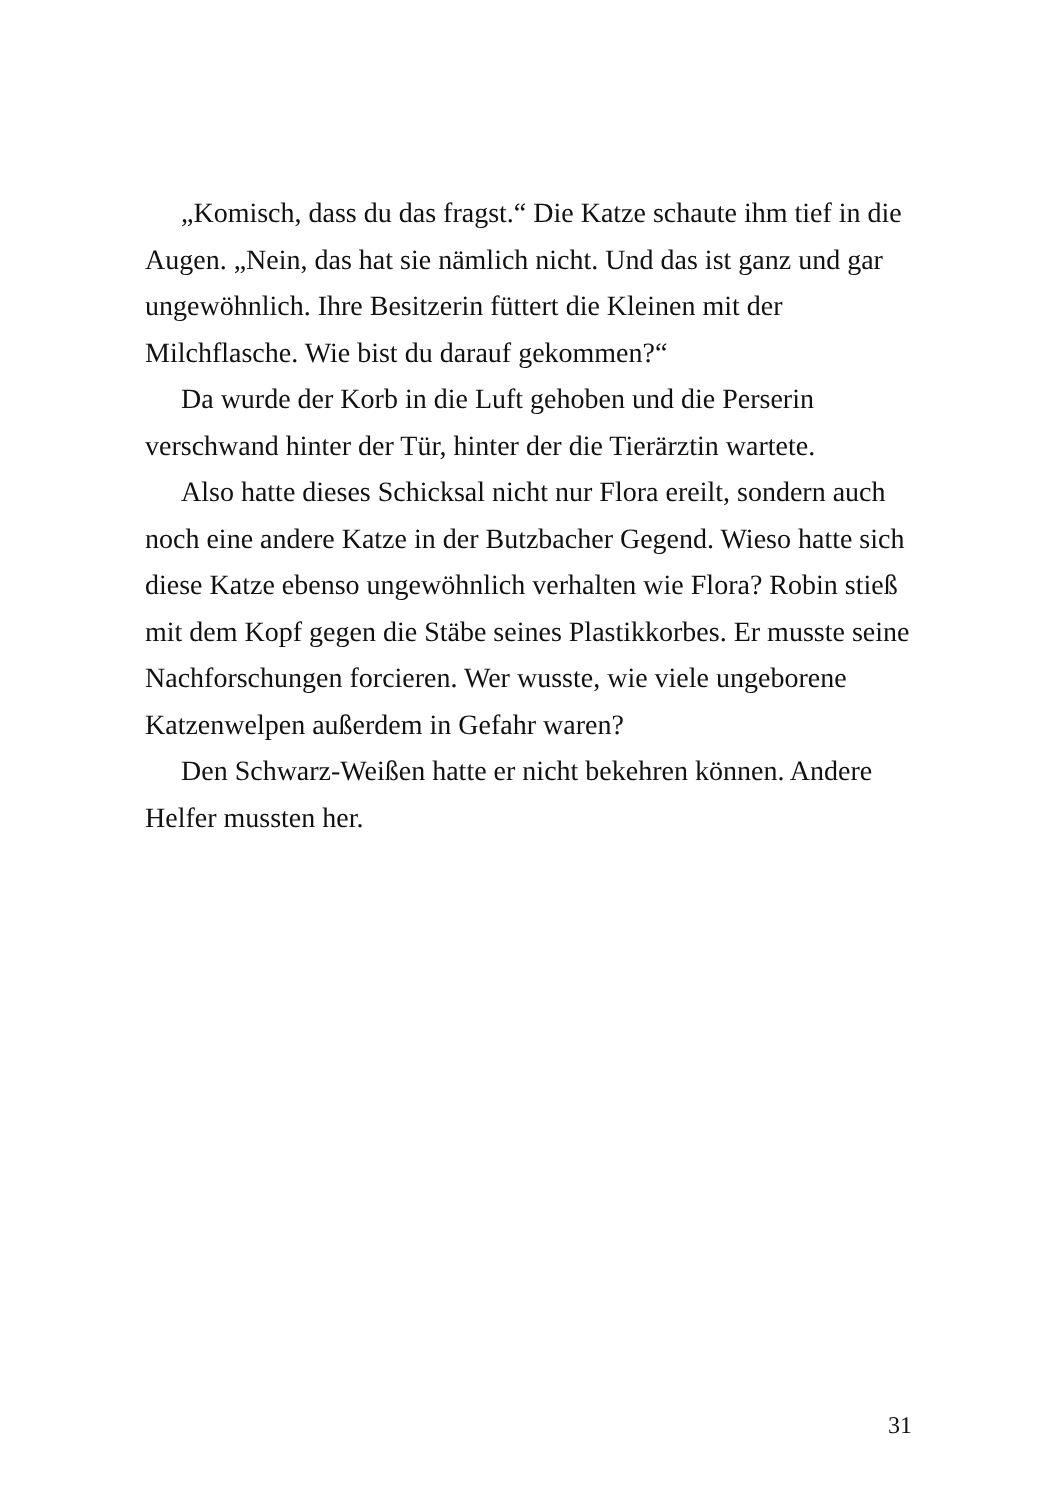„Komisch, dass du das fragst.“ Die Katze schaute ihm tief in die Augen. „Nein, das hat sie nämlich nicht. Und das ist ganz und gar ungewöhnlich. Ihre Besitzerin füttert die Kleinen mit der Milchflasche. Wie bist du darauf gekommen?“
Da wurde der Korb in die Luft gehoben und die Perserin verschwand hinter der Tür, hinter der die Tierärztin wartete.
Also hatte dieses Schicksal nicht nur Flora ereilt, sondern auch noch eine andere Katze in der Butzbacher Gegend. Wieso hatte sich diese Katze ebenso ungewöhnlich verhalten wie Flora? Robin stieß mit dem Kopf gegen die Stäbe seines Plastikkorbes. Er musste seine Nachforschungen forcieren. Wer wusste, wie viele ungeborene Katzenwelpen außerdem in Gefahr waren?
Den Schwarz-Weißen hatte er nicht bekehren können. Andere Helfer mussten her.
31